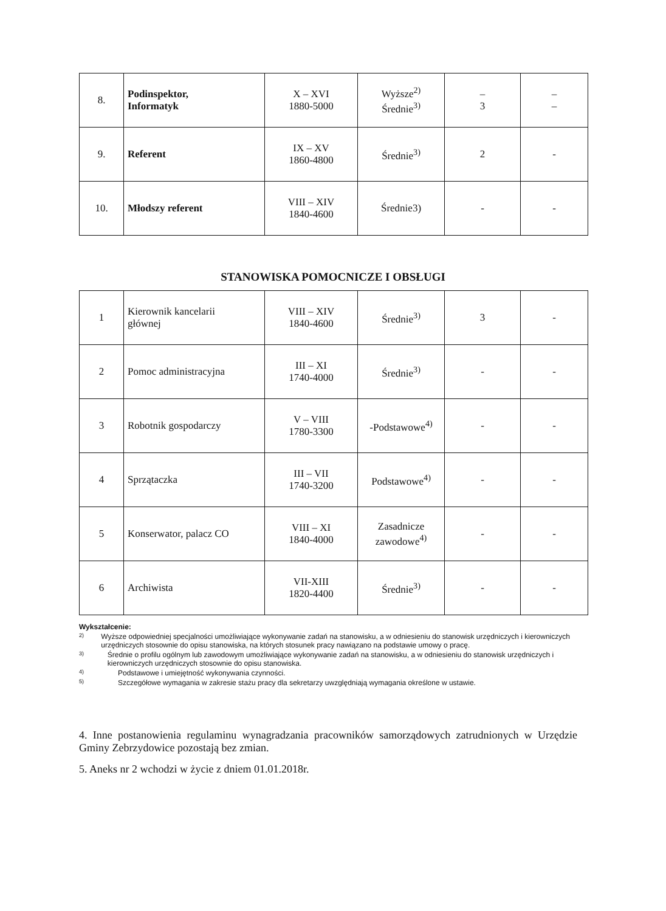| 8. | Podinspektor, Informatyk | X – XVI 1880-5000 | Wyższe<sup>2)</sup> Średnie<sup>3)</sup> | – 3 | – – |
| 9. | Referent | IX – XV 1860-4800 | Średnie<sup>3)</sup> | 2 | - |
| 10. | Młodszy referent | VIII – XIV 1840-4600 | Średnie3) | - | - |
STANOWISKA POMOCNICZE I OBSŁUGI
| 1 | Kierownik kancelarii głównej | VIII – XIV 1840-4600 | Średnie<sup>3)</sup> | 3 | - |
| 2 | Pomoc administracyjna | III – XI 1740-4000 | Średnie<sup>3)</sup> | - | - |
| 3 | Robotnik gospodarczy | V – VIII 1780-3300 | -Podstawowe<sup>4)</sup> | - | - |
| 4 | Sprzątaczka | III – VII 1740-3200 | Podstawowe<sup>4)</sup> | - | - |
| 5 | Konserwator, palacz CO | VIII – XI 1840-4000 | Zasadnicze zawodowe<sup>4)</sup> | - | - |
| 6 | Archiwista | VII-XIII 1820-4400 | Średnie<sup>3)</sup> | - | - |
Wykształcenie:
2) Wyższe odpowiedniej specjalności umożliwiające wykonywanie zadań na stanowisku, a w odniesieniu do stanowisk urzędniczych i kierowniczych urzędniczych stosownie do opisu stanowiska, na których stosunek pracy nawiązano na podstawie umowy o pracę.
3) Średnie o profilu ogólnym lub zawodowym umożliwiające wykonywanie zadań na stanowisku, a w odniesieniu do stanowisk urzędniczych i kierowniczych urzędniczych stosownie do opisu stanowiska.
4) Podstawowe i umiejętność wykonywania czynności.
5) Szczegółowe wymagania w zakresie stażu pracy dla sekretarzy uwzględniają wymagania określone w ustawie.
4. Inne postanowienia regulaminu wynagradzania pracowników samorządowych zatrudnionych w Urzędzie Gminy Zebrzydowice pozostają bez zmian.
5. Aneks nr 2 wchodzi w życie z dniem 01.01.2018r.